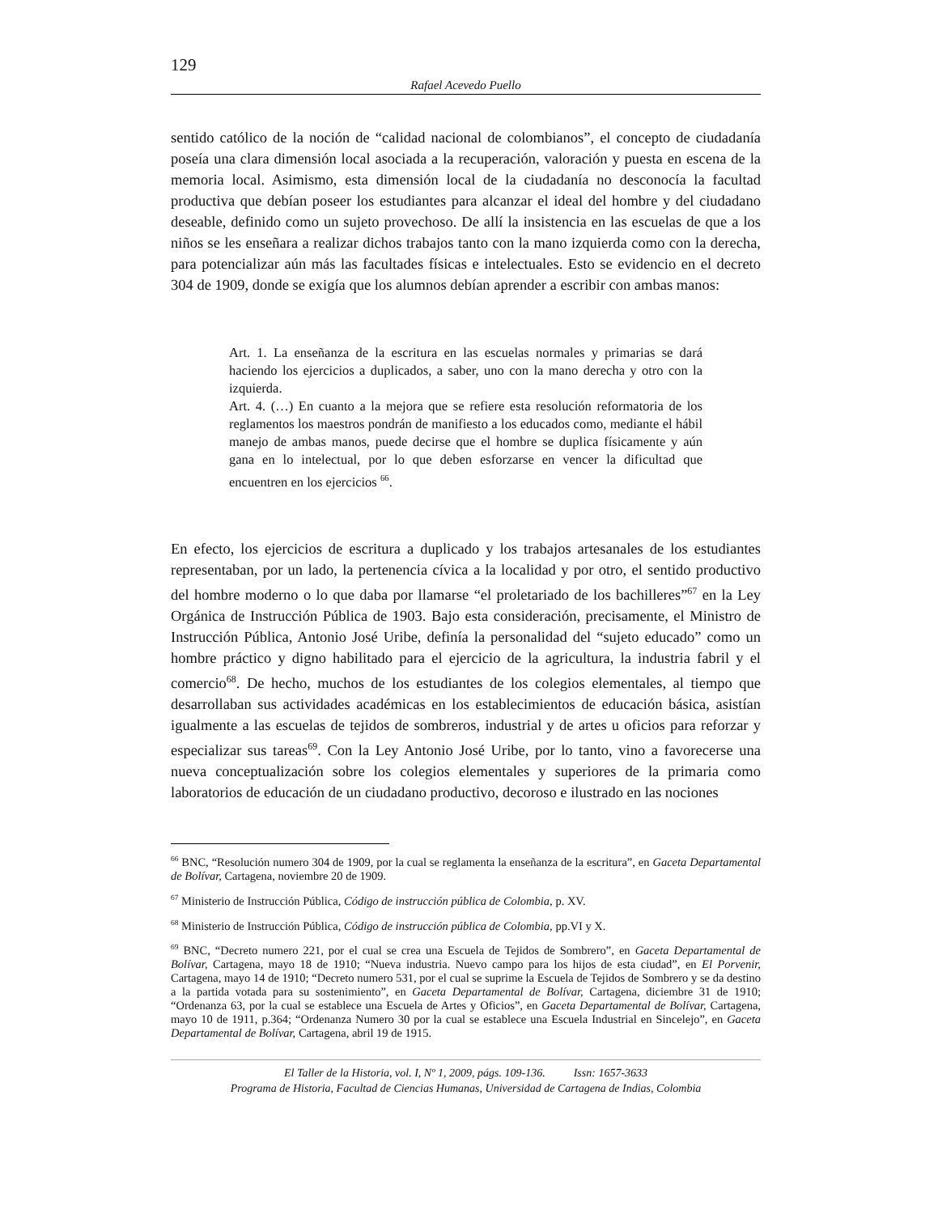129
Rafael Acevedo Puello
sentido católico de la noción de “calidad nacional de colombianos”, el concepto de ciudadanía poseía una clara dimensión local asociada a la recuperación, valoración y puesta en escena de la memoria local. Asimismo, esta dimensión local de la ciudadanía no desconocía la facultad productiva que debían poseer los estudiantes para alcanzar el ideal del hombre y del ciudadano deseable, definido como un sujeto provechoso. De allí la insistencia en las escuelas de que a los niños se les enseñara a realizar dichos trabajos tanto con la mano izquierda como con la derecha, para potencializar aún más las facultades físicas e intelectuales. Esto se evidencio en el decreto 304 de 1909, donde se exigía que los alumnos debían aprender a escribir con ambas manos:
Art. 1. La enseñanza de la escritura en las escuelas normales y primarias se dará haciendo los ejercicios a duplicados, a saber, uno con la mano derecha y otro con la izquierda.
Art. 4. (…) En cuanto a la mejora que se refiere esta resolución reformatoria de los reglamentos los maestros pondrán de manifiesto a los educados como, mediante el hábil manejo de ambas manos, puede decirse que el hombre se duplica físicamente y aún gana en lo intelectual, por lo que deben esforzarse en vencer la dificultad que encuentren en los ejercicios <sup>66</sup>.
En efecto, los ejercicios de escritura a duplicado y los trabajos artesanales de los estudiantes representaban, por un lado, la pertenencia cívica a la localidad y por otro, el sentido productivo del hombre moderno o lo que daba por llamarse “el proletariado de los bachilleres”<sup>67</sup> en la Ley Orgánica de Instrucción Pública de 1903. Bajo esta consideración, precisamente, el Ministro de Instrucción Pública, Antonio José Uribe, definía la personalidad del “sujeto educado” como un hombre práctico y digno habilitado para el ejercicio de la agricultura, la industria fabril y el comercio<sup>68</sup>. De hecho, muchos de los estudiantes de los colegios elementales, al tiempo que desarrollaban sus actividades académicas en los establecimientos de educación básica, asistían igualmente a las escuelas de tejidos de sombreros, industrial y de artes u oficios para reforzar y especializar sus tareas<sup>69</sup>. Con la Ley Antonio José Uribe, por lo tanto, vino a favorecerse una nueva conceptualización sobre los colegios elementales y superiores de la primaria como laboratorios de educación de un ciudadano productivo, decoroso e ilustrado en las nociones
<sup>66</sup> BNC, “Resolución numero 304 de 1909, por la cual se reglamenta la enseñanza de la escritura”, en Gaceta Departamental de Bolívar, Cartagena, noviembre 20 de 1909.
<sup>67</sup> Ministerio de Instrucción Pública, Código de instrucción pública de Colombia, p. XV.
<sup>68</sup> Ministerio de Instrucción Pública, Código de instrucción pública de Colombia, pp.VI y X.
<sup>69</sup> BNC, “Decreto numero 221, por el cual se crea una Escuela de Tejidos de Sombrero”, en Gaceta Departamental de Bolívar, Cartagena, mayo 18 de 1910; “Nueva industria. Nuevo campo para los hijos de esta ciudad”, en El Porvenir, Cartagena, mayo 14 de 1910; “Decreto numero 531, por el cual se suprime la Escuela de Tejidos de Sombrero y se da destino a la partida votada para su sostenimiento”, en Gaceta Departamental de Bolívar, Cartagena, diciembre 31 de 1910; “Ordenanza 63, por la cual se establece una Escuela de Artes y Oficios”, en Gaceta Departamental de Bolívar, Cartagena, mayo 10 de 1911, p.364; “Ordenanza Numero 30 por la cual se establece una Escuela Industrial en Sincelejo”, en Gaceta Departamental de Bolívar, Cartagena, abril 19 de 1915.
El Taller de la Historia, vol. I, Nº 1, 2009, págs. 109-136. Issn: 1657-3633
Programa de Historia, Facultad de Ciencias Humanas, Universidad de Cartagena de Indias, Colombia